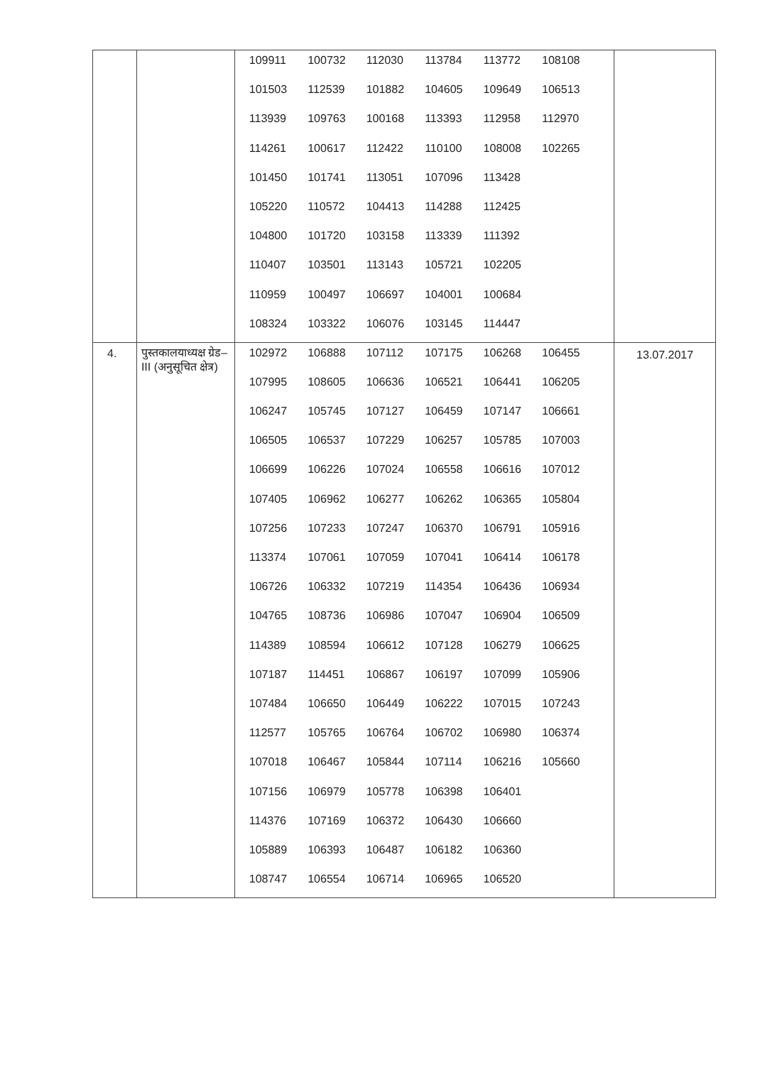| | | 109911 100732 112030 113784 113772 108108 101503 112539 101882 104605 109649 106513 113939 109763 100168 113393 112958 112970 114261 100617 112422 110100 108008 102265 101450 101741 113051 107096 113428 105220 110572 104413 114288 112425 104800 101720 103158 113339 111392 110407 103501 113143 105721 102205 110959 100497 106697 104001 100684 108324 103322 106076 103145 114447 | |
| 4. | पुस्तकालयाध्यक्ष ग्रेड–III (अनुसूचित क्षेत्र) | 102972 106888 107112 107175 106268 106455 107995 108605 106636 106521 106441 106205 106247 105745 107127 106459 107147 106661 106505 106537 107229 106257 105785 107003 106699 106226 107024 106558 106616 107012 107405 106962 106277 106262 106365 105804 107256 107233 107247 106370 106791 105916 113374 107061 107059 107041 106414 106178 106726 106332 107219 114354 106436 106934 104765 108736 106986 107047 106904 106509 114389 108594 106612 107128 106279 106625 107187 114451 106867 106197 107099 105906 107484 106650 106449 106222 107015 107243 112577 105765 106764 106702 106980 106374 107018 106467 105844 107114 106216 105660 107156 106979 105778 106398 106401 114376 107169 106372 106430 106660 105889 106393 106487 106182 106360 108747 106554 106714 106965 106520 | 13.07.2017 |